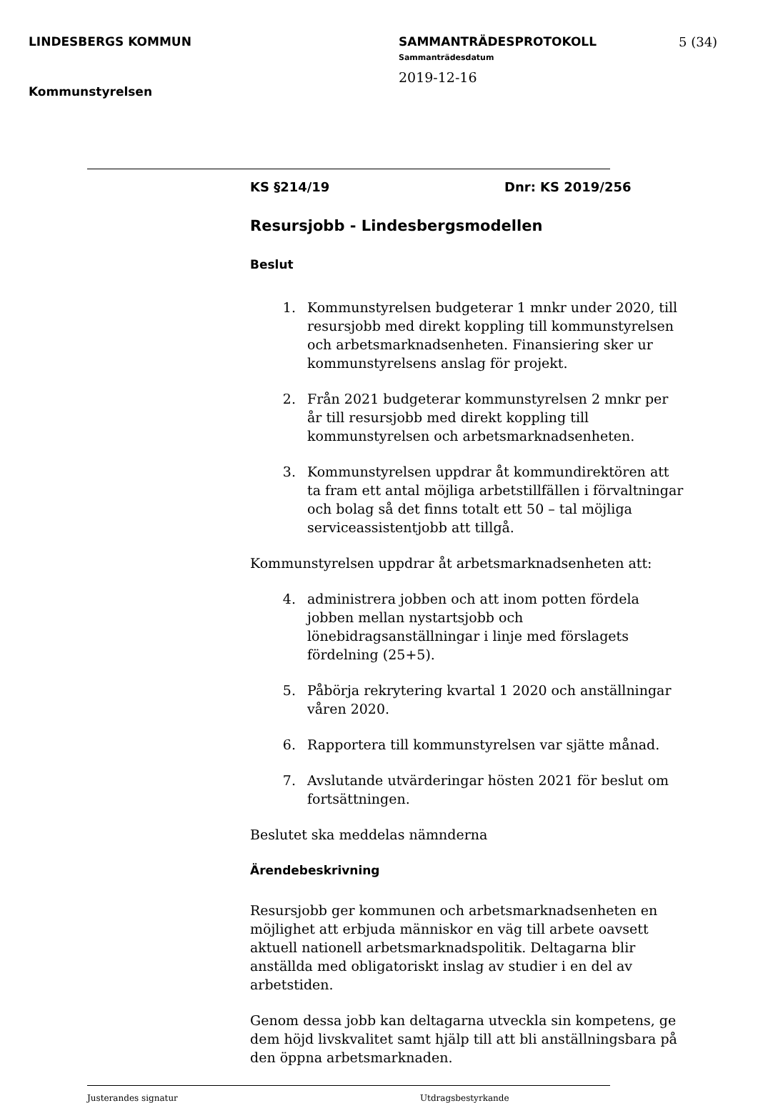LINDESBERGS KOMMUN
Kommunstyrelsen
SAMMANTRÄDESPROTOKOLL
Sammanträdesdatum
2019-12-16
5 (34)
KS §214/19 Dnr: KS 2019/256
Resursjobb - Lindesbergsmodellen
Beslut
1. Kommunstyrelsen budgeterar 1 mnkr under 2020, till resursjobb med direkt koppling till kommunstyrelsen och arbetsmarknadsenheten. Finansiering sker ur kommunstyrelsens anslag för projekt.
2. Från 2021 budgeterar kommunstyrelsen 2 mnkr per år till resursjobb med direkt koppling till kommunstyrelsen och arbetsmarknadsenheten.
3. Kommunstyrelsen uppdrar åt kommundirektören att ta fram ett antal möjliga arbetstillfällen i förvaltningar och bolag så det finns totalt ett 50 – tal möjliga serviceassistentjobb att tillgå.
Kommunstyrelsen uppdrar åt arbetsmarknadsenheten att:
4. administrera jobben och att inom potten fördela jobben mellan nystartsjobb och lönebidragsanställningar i linje med förslagets fördelning (25+5).
5. Påbörja rekrytering kvartal 1 2020 och anställningar våren 2020.
6. Rapportera till kommunstyrelsen var sjätte månad.
7. Avslutande utvärderingar hösten 2021 för beslut om fortsättningen.
Beslutet ska meddelas nämnderna
Ärendebeskrivning
Resursjobb ger kommunen och arbetsmarknadsenheten en möjlighet att erbjuda människor en väg till arbete oavsett aktuell nationell arbetsmarknadspolitik. Deltagarna blir anställda med obligatoriskt inslag av studier i en del av arbetstiden.
Genom dessa jobb kan deltagarna utveckla sin kompetens, ge dem höjd livskvalitet samt hjälp till att bli anställningsbara på den öppna arbetsmarknaden.
Justerandes signatur Utdragsbestyrkande